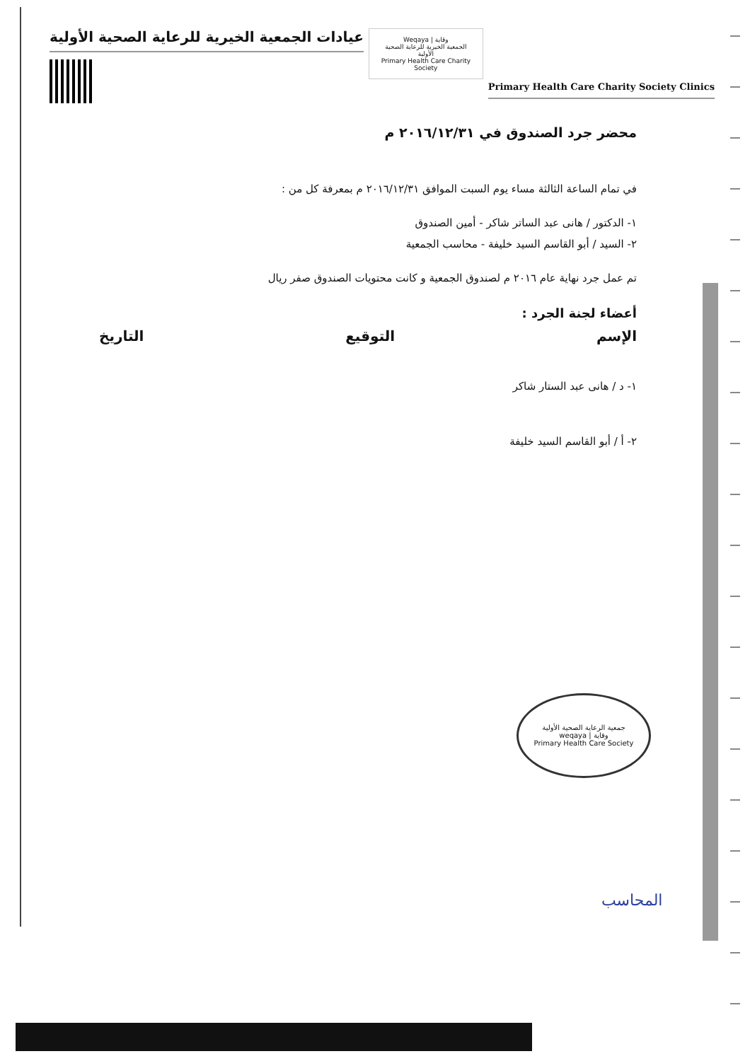عيادات الجمعية الخيرية للرعاية الصحية الأولية
Weqaya | وقاية
الجمعية الخيرية للرعاية الصحية الأولية
Primary Health Care Charity Society
Primary Health Care Charity Society Clinics
محضر جرد الصندوق في ٢٠١٦/١٢/٣١ م
في تمام الساعة الثالثة مساء يوم السبت الموافق ٢٠١٦/١٢/٣١ م بمعرفة كل من :
١- الدكتور / هانى عبد الساتر شاكر - أمين الصندوق
٢- السيد / أبو القاسم السيد خليفة - محاسب الجمعية
تم عمل جرد نهاية عام ٢٠١٦ م لصندوق الجمعية و كانت محتويات الصندوق صفر ريال
أعضاء لجنة الجرد :
الإسم التوقيع التاريخ
١- د / هانى عبد الستار شاكر
٢- أ / أبو القاسم السيد خليفة
جمعية الرعاية الصحية الأولية
weqaya | وقاية
Primary Health Care Society
المحاسب